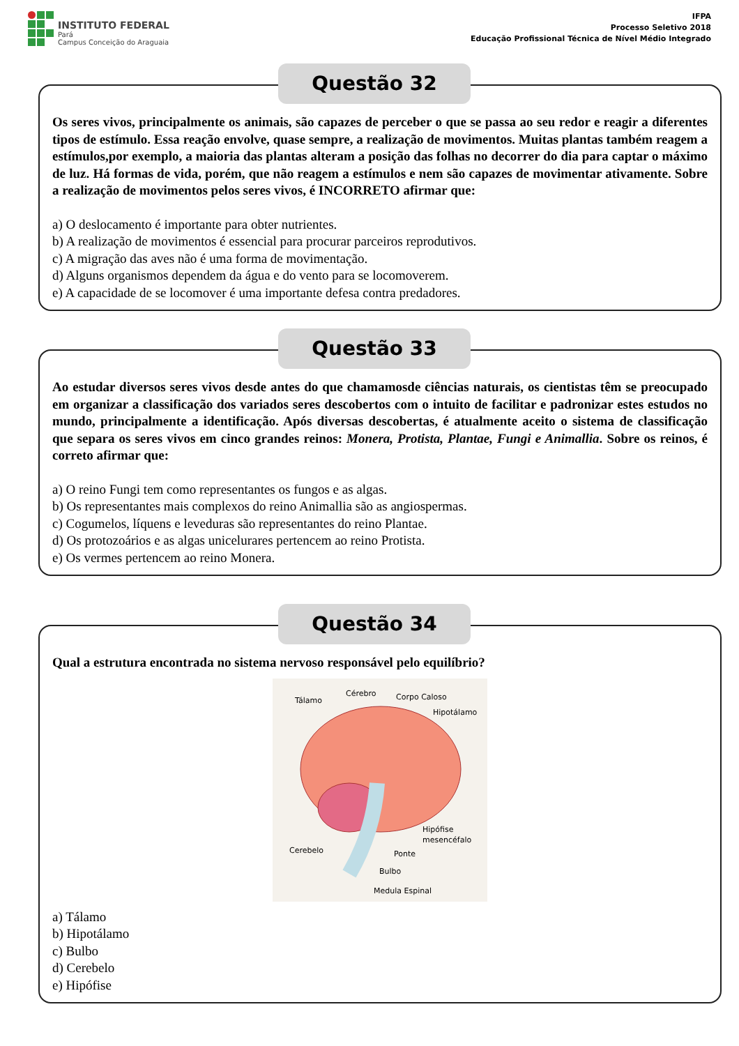INSTITUTO FEDERAL
Pará
Campus Conceição do Araguaia
IFPA
Processo Seletivo 2018
Educação Profissional Técnica de Nível Médio Integrado
Questão 32
Os seres vivos, principalmente os animais, são capazes de perceber o que se passa ao seu redor e reagir a diferentes tipos de estímulo. Essa reação envolve, quase sempre, a realização de movimentos. Muitas plantas também reagem a estímulos,por exemplo, a maioria das plantas alteram a posição das folhas no decorrer do dia para captar o máximo de luz. Há formas de vida, porém, que não reagem a estímulos e nem são capazes de movimentar ativamente. Sobre a realização de movimentos pelos seres vivos, é INCORRETO afirmar que:
a) O deslocamento é importante para obter nutrientes.
b) A realização de movimentos é essencial para procurar parceiros reprodutivos.
c) A migração das aves não é uma forma de movimentação.
d) Alguns organismos dependem da água e do vento para se locomoverem.
e) A capacidade de se locomover é uma importante defesa contra predadores.
Questão 33
Ao estudar diversos seres vivos desde antes do que chamamosde ciências naturais, os cientistas têm se preocupado em organizar a classificação dos variados seres descobertos com o intuito de facilitar e padronizar estes estudos no mundo, principalmente a identificação. Após diversas descobertas, é atualmente aceito o sistema de classificação que separa os seres vivos em cinco grandes reinos: Monera, Protista, Plantae, Fungi e Animallia. Sobre os reinos, é correto afirmar que:
a) O reino Fungi tem como representantes os fungos e as algas.
b) Os representantes mais complexos do reino Animallia são as angiospermas.
c) Cogumelos, líquens e leveduras são representantes do reino Plantae.
d) Os protozoários e as algas unicelurares pertencem ao reino Protista.
e) Os vermes pertencem ao reino Monera.
Questão 34
Qual a estrutura encontrada no sistema nervoso responsável pelo equilíbrio?
Cérebro
Tálamo
Corpo Caloso
Hipotálamo
Hipófise
mesencéfalo
Cerebelo
Ponte
Bulbo
Medula Espinal
a) Tálamo
b) Hipotálamo
c) Bulbo
d) Cerebelo
e) Hipófise